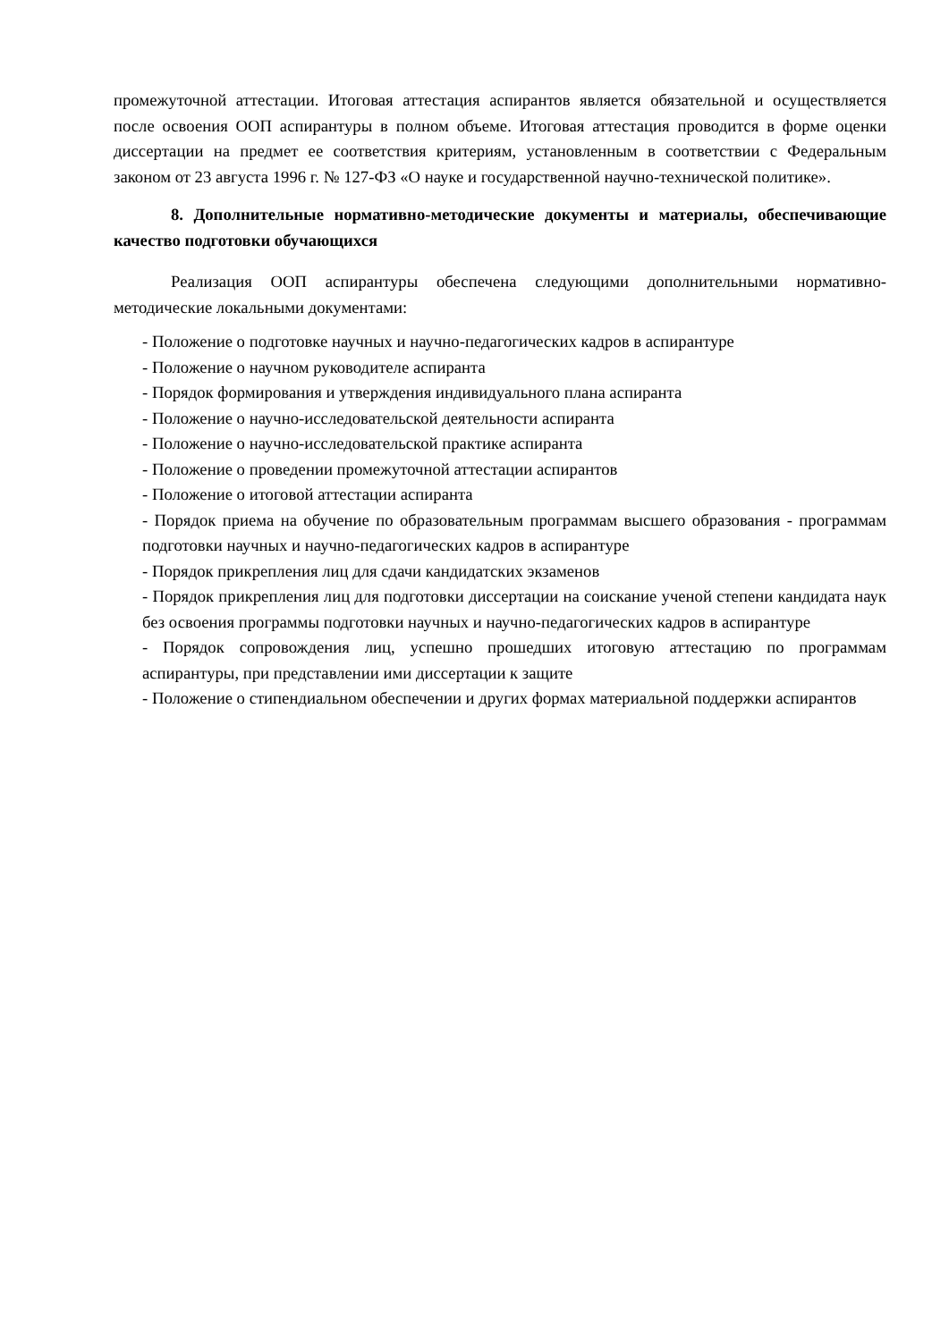промежуточной аттестации. Итоговая аттестация аспирантов является обязательной и осуществляется после освоения ООП аспирантуры в полном объеме. Итоговая аттестация проводится в форме оценки диссертации на предмет ее соответствия критериям, установленным в соответствии с Федеральным законом от 23 августа 1996 г. № 127-ФЗ «О науке и государственной научно-технической политике».
8. Дополнительные нормативно-методические документы и материалы, обеспечивающие качество подготовки обучающихся
Реализация ООП аспирантуры обеспечена следующими дополнительными нормативно-методические локальными документами:
- Положение о подготовке научных и научно-педагогических кадров в аспирантуре
- Положение о научном руководителе аспиранта
- Порядок формирования и утверждения индивидуального плана аспиранта
- Положение о научно-исследовательской деятельности аспиранта
- Положение о научно-исследовательской практике аспиранта
- Положение о проведении промежуточной аттестации аспирантов
- Положение о итоговой аттестации аспиранта
- Порядок приема на обучение по образовательным программам высшего образования - программам подготовки научных и научно-педагогических кадров в аспирантуре
- Порядок прикрепления лиц для сдачи кандидатских экзаменов
- Порядок прикрепления лиц для подготовки диссертации на соискание ученой степени кандидата наук без освоения программы подготовки научных и научно-педагогических кадров в аспирантуре
- Порядок сопровождения лиц, успешно прошедших итоговую аттестацию по программам аспирантуры, при представлении ими диссертации к защите
- Положение о стипендиальном обеспечении и других формах материальной поддержки аспирантов